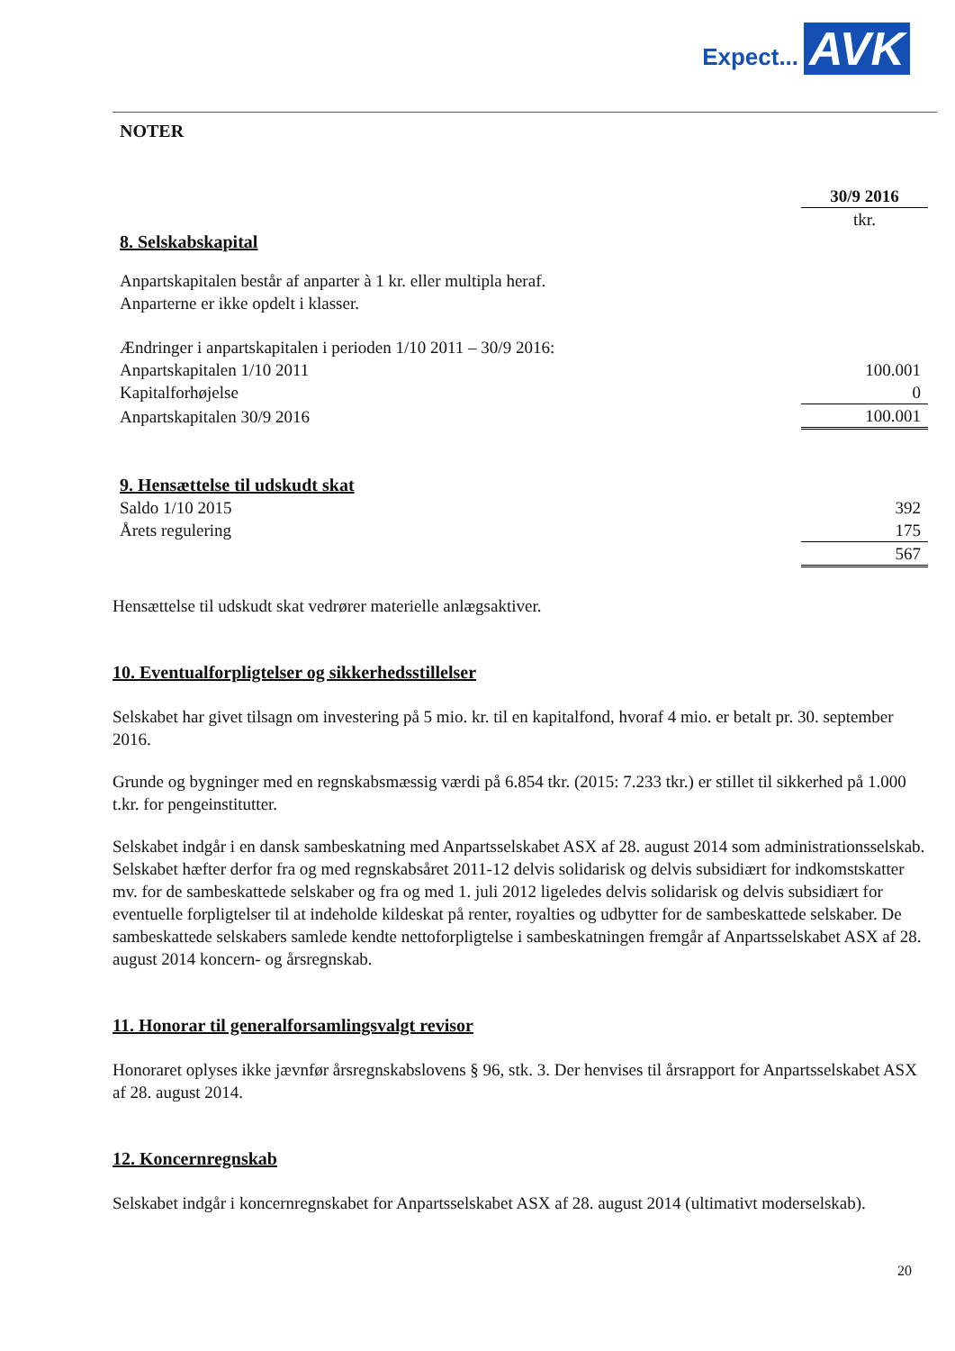Expect... AVK
NOTER
| | 30/9 2016 |
| | tkr. |
| 8. Selskabskapital | |
| Anpartskapitalen består af anparter à 1 kr. eller multipla heraf. Anparterne er ikke opdelt i klasser. | |
| Ændringer i anpartskapitalen i perioden 1/10 2011 – 30/9 2016: | |
| Anpartskapitalen 1/10 2011 | 100.001 |
| Kapitalforhøjelse | 0 |
| Anpartskapitalen 30/9 2016 | 100.001 |
| 9. Hensættelse til udskudt skat | |
| Saldo 1/10 2015 | 392 |
| Årets regulering | 175 |
| | 567 |
Hensættelse til udskudt skat vedrører materielle anlægsaktiver.
10. Eventualforpligtelser og sikkerhedsstillelser
Selskabet har givet tilsagn om investering på 5 mio. kr. til en kapitalfond, hvoraf 4 mio. er betalt pr. 30. september 2016.
Grunde og bygninger med en regnskabsmæssig værdi på 6.854 tkr. (2015: 7.233 tkr.) er stillet til sikkerhed på 1.000 t.kr. for pengeinstitutter.
Selskabet indgår i en dansk sambeskatning med Anpartsselskabet ASX af 28. august 2014 som administrationsselskab. Selskabet hæfter derfor fra og med regnskabsåret 2011-12 delvis solidarisk og delvis subsidiært for indkomstskatter mv. for de sambeskattede selskaber og fra og med 1. juli 2012 ligeledes delvis solidarisk og delvis subsidiært for eventuelle forpligtelser til at indeholde kildeskat på renter, royalties og udbytter for de sambeskattede selskaber. De sambeskattede selskabers samlede kendte nettoforpligtelse i sambeskatningen fremgår af Anpartsselskabet ASX af 28. august 2014 koncern- og årsregnskab.
11. Honorar til generalforsamlingsvalgt revisor
Honoraret oplyses ikke jævnfør årsregnskabslovens § 96, stk. 3. Der henvises til årsrapport for Anpartsselskabet ASX af 28. august 2014.
12. Koncernregnskab
Selskabet indgår i koncernregnskabet for Anpartsselskabet ASX af 28. august 2014 (ultimativt moderselskab).
20